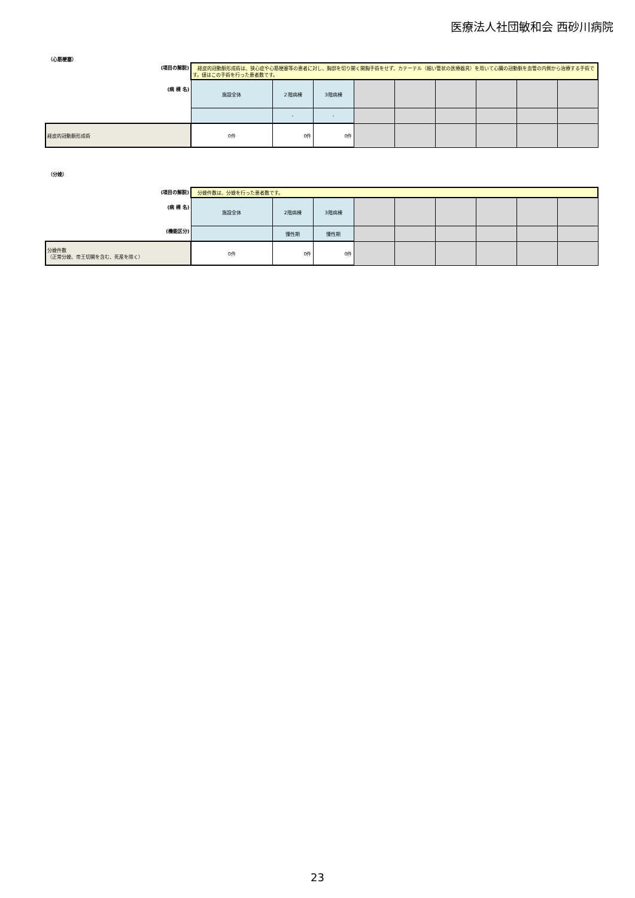医療法人社団敏和会 西砂川病院
（心筋梗塞）
| (項目の解説) | 経皮的冠動脈形成術は、狭心症や心筋梗塞等の患者に対し、胸部を切り開く開胸手術をせず、カテーテル（細い管状の医療器具）を用いて心臓の冠動脈を血管の内側から治療する手術です。値はこの手術を行った患者数です。 | | | | | | | | |
| (病 棟 名) | 施設全体 | ２階病棟 | 3階病棟 | | | | | | |
| | | - | - | | | | | | |
| 経皮的冠動脈形成術 | 0件 | 0件 | 0件 | | | | | | |
（分娩）
| (項目の解説) | 分娩件数は、分娩を行った患者数です。 | | | | | | | | |
| (病 棟 名) | 施設全体 | 2階病棟 | 3階病棟 | | | | | | |
| (機能区分) | | 慢性期 | 慢性期 | | | | | | |
| 分娩件数 （正常分娩、帝王切開を含む、死産を除く） | 0件 | 0件 | 0件 | | | | | | |
23